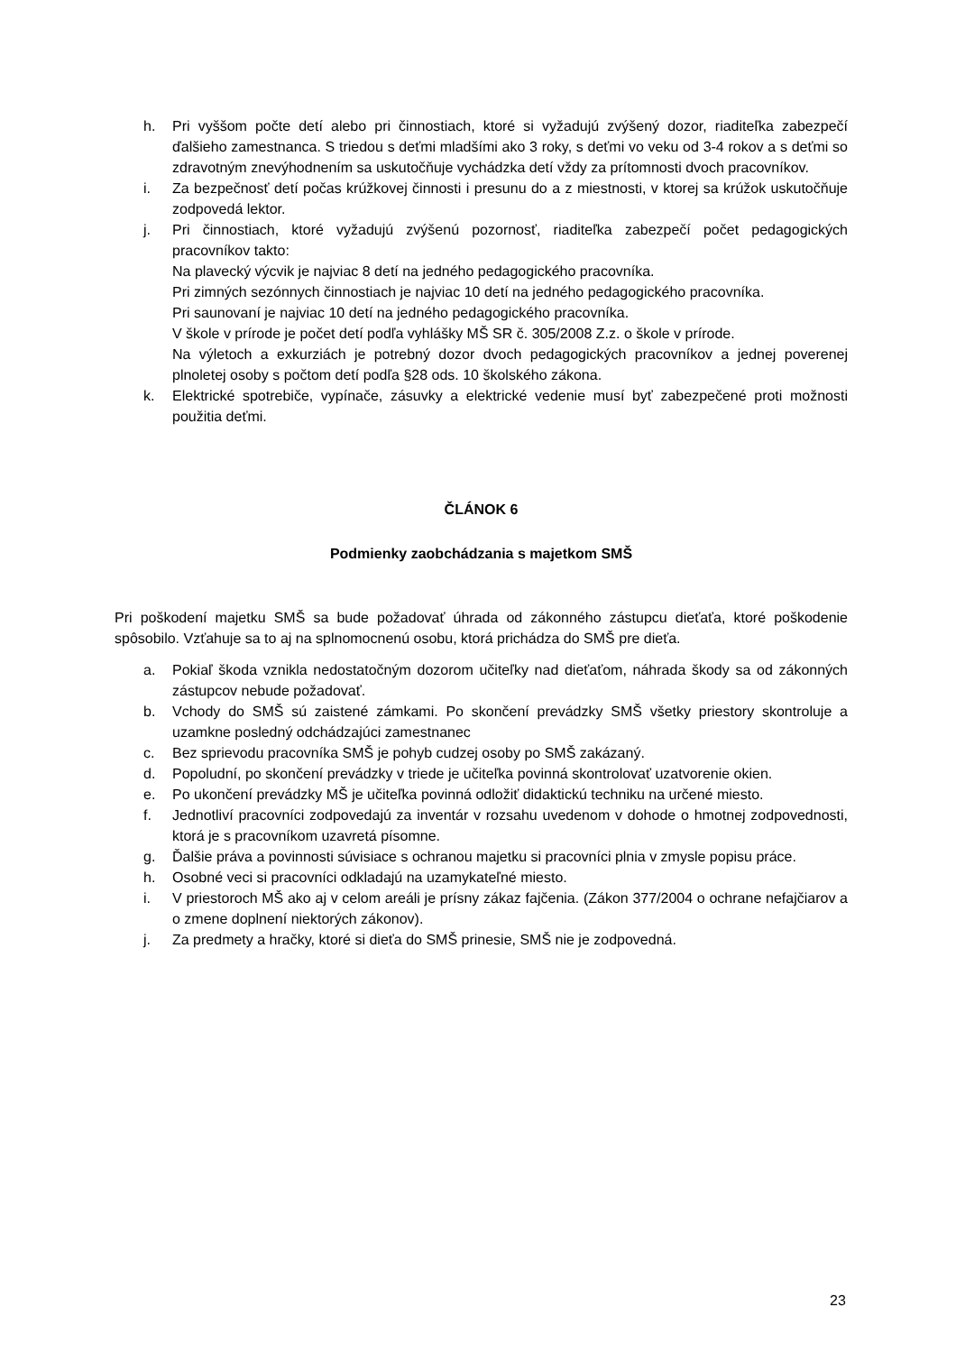h. Pri vyššom počte detí alebo pri činnostiach, ktoré si vyžadujú zvýšený dozor, riaditeľka zabezpečí ďalšieho zamestnanca. S triedou s deťmi mladšími ako 3 roky, s deťmi vo veku od 3-4 rokov a s deťmi so zdravotným znevýhodnením sa uskutočňuje vychádzka detí vždy za prítomnosti dvoch pracovníkov.
i. Za bezpečnosť detí počas krúžkovej činnosti i presunu do a z miestnosti, v ktorej sa krúžok uskutočňuje zodpovedá lektor.
j. Pri činnostiach, ktoré vyžadujú zvýšenú pozornosť, riaditeľka zabezpečí počet pedagogických pracovníkov takto:
Na plavecký výcvik je najviac 8 detí na jedného pedagogického pracovníka.
Pri zimných sezónnych činnostiach je najviac 10 detí na jedného pedagogického pracovníka.
Pri saunovaní je najviac 10 detí na jedného pedagogického pracovníka.
V škole v prírode je počet detí podľa vyhlášky MŠ SR č. 305/2008 Z.z. o škole v prírode.
Na výletoch a exkurziách je potrebný dozor dvoch pedagogických pracovníkov a jednej poverenej plnoletej osoby s počtom detí podľa §28 ods. 10 školského zákona.
k. Elektrické spotrebiče, vypínače, zásuvky a elektrické vedenie musí byť zabezpečené proti možnosti použitia deťmi.
ČLÁNOK 6
Podmienky zaobchádzania s majetkom SMŠ
Pri poškodení majetku SMŠ sa bude požadovať úhrada od zákonného zástupcu dieťaťa, ktoré poškodenie spôsobilo. Vzťahuje sa to aj na splnomocnenú osobu, ktorá prichádza do SMŠ pre dieťa.
a. Pokiaľ škoda vznikla nedostatočným dozorom učiteľky nad dieťaťom, náhrada škody sa od zákonných zástupcov nebude požadovať.
b. Vchody do SMŠ sú zaistené zámkami. Po skončení prevádzky SMŠ všetky priestory skontroluje a uzamkne posledný odchádzajúci zamestnanec
c. Bez sprievodu pracovníka SMŠ je pohyb cudzej osoby po SMŠ zakázaný.
d. Popoludní, po skončení prevádzky v triede je učiteľka povinná skontrolovať uzatvorenie okien.
e. Po ukončení prevádzky MŠ je učiteľka povinná odložiť didaktickú techniku na určené miesto.
f. Jednotliví pracovníci zodpovedajú za inventár v rozsahu uvedenom v dohode o hmotnej zodpovednosti, ktorá je s pracovníkom uzavretá písomne.
g. Ďalšie práva a povinnosti súvisiace s ochranou majetku si pracovníci plnia v zmysle popisu práce.
h. Osobné veci si pracovníci odkladajú na uzamykateľné miesto.
i. V priestoroch MŠ ako aj v celom areáli je prísny zákaz fajčenia. (Zákon 377/2004 o ochrane nefajčiarov a o zmene doplnení niektorých zákonov).
j. Za predmety a hračky, ktoré si dieťa do SMŠ prinesie, SMŠ nie je zodpovedná.
23